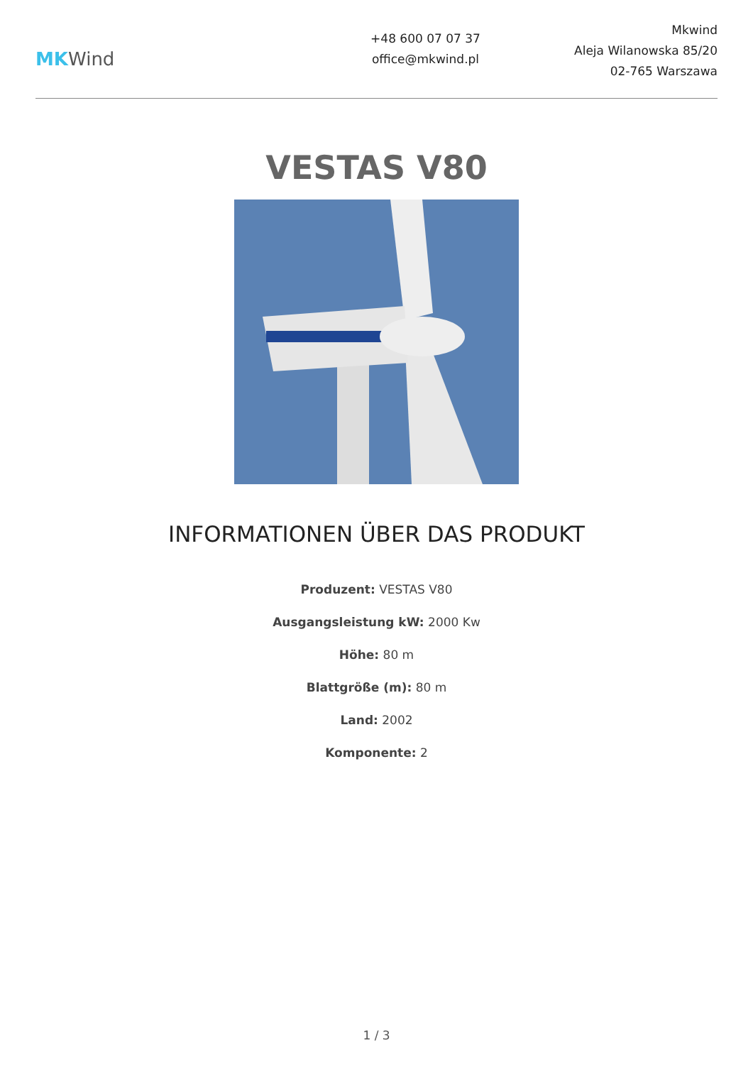MKWind
+48 600 07 07 37
office@mkwind.pl
Mkwind
Aleja Wilanowska 85/20
02-765 Warszawa
VESTAS V80
INFORMATIONEN ÜBER DAS PRODUKT
Produzent: VESTAS V80
Ausgangsleistung kW: 2000 Kw
Höhe: 80 m
Blattgröße (m): 80 m
Land: 2002
Komponente: 2
1 / 3